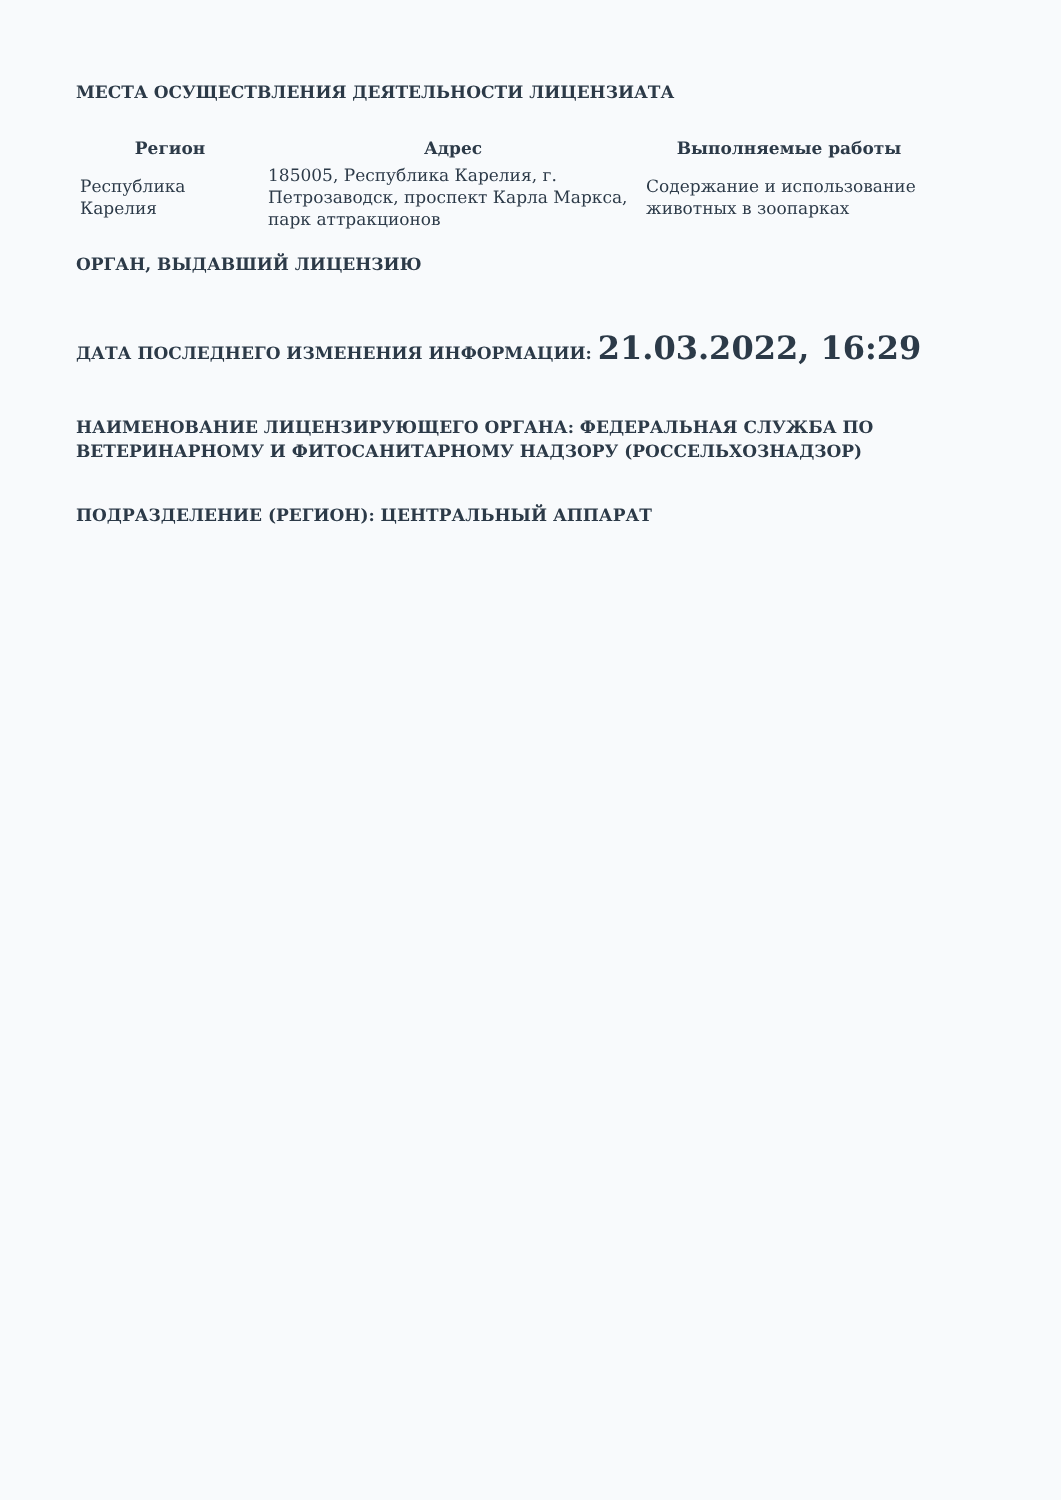МЕСТА ОСУЩЕСТВЛЕНИЯ ДЕЯТЕЛЬНОСТИ ЛИЦЕНЗИАТА
| Регион | Адрес | Выполняемые работы |
| --- | --- | --- |
| Республика Карелия | 185005, Республика Карелия, г. Петрозаводск, проспект Карла Маркса, парк аттракционов | Содержание и использование животных в зоопарках |
ОРГАН, ВЫДАВШИЙ ЛИЦЕНЗИЮ
ДАТА ПОСЛЕДНЕГО ИЗМЕНЕНИЯ ИНФОРМАЦИИ: 21.03.2022, 16:29
НАИМЕНОВАНИЕ ЛИЦЕНЗИРУЮЩЕГО ОРГАНА: ФЕДЕРАЛЬНАЯ СЛУЖБА ПО ВЕТЕРИНАРНОМУ И ФИТОСАНИТАРНОМУ НАДЗОРУ (РОССЕЛЬХОЗНАДЗОР)
ПОДРАЗДЕЛЕНИЕ (РЕГИОН): ЦЕНТРАЛЬНЫЙ АППАРАТ